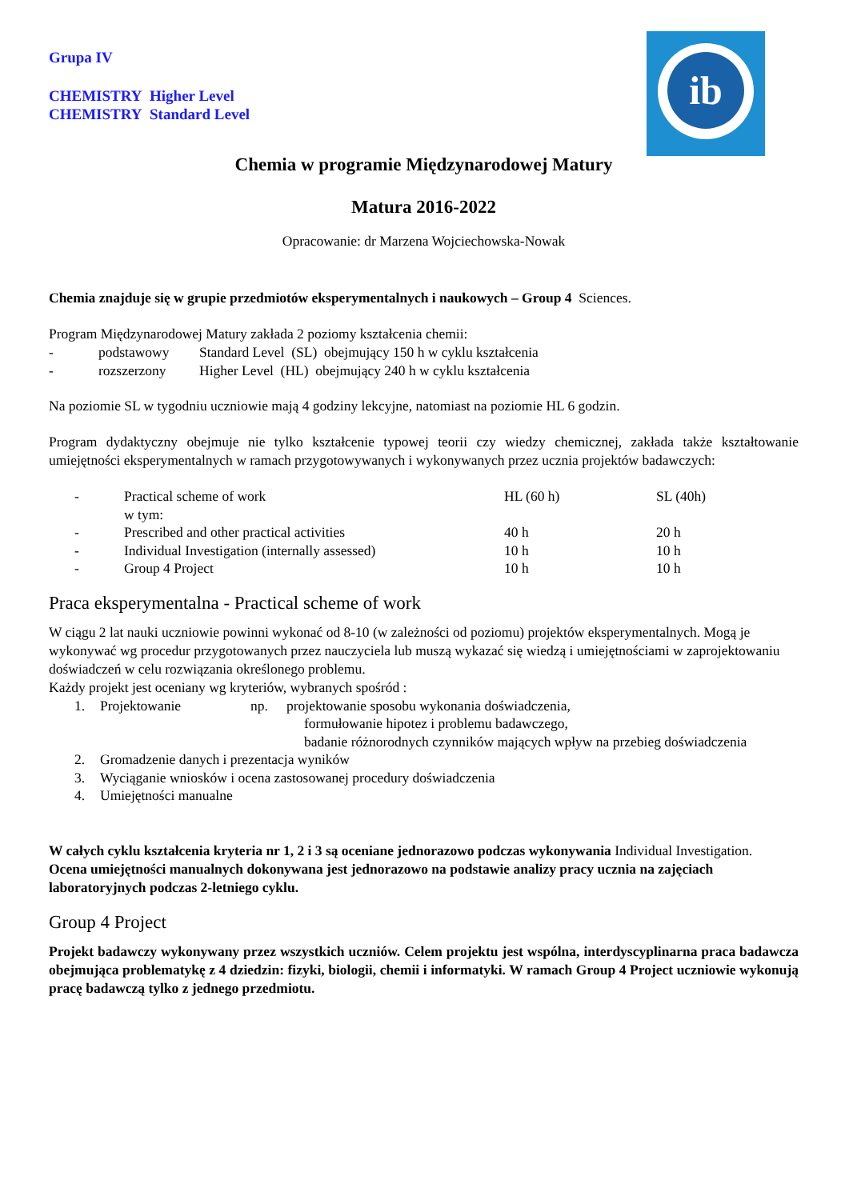ib
Grupa IV
CHEMISTRY Higher Level
CHEMISTRY Standard Level
Chemia w programie Międzynarodowej Matury
Matura 2016-2022
Opracowanie: dr Marzena Wojciechowska-Nowak
Chemia znajduje się w grupie przedmiotów eksperymentalnych i naukowych – Group 4 Sciences.
Program Międzynarodowej Matury zakłada 2 poziomy kształcenia chemii:
| - | podstawowy | Standard Level (SL) obejmujący 150 h w cyklu kształcenia |
| - | rozszerzony | Higher Level (HL) obejmujący 240 h w cyklu kształcenia |
Na poziomie SL w tygodniu uczniowie mają 4 godziny lekcyjne, natomiast na poziomie HL 6 godzin.
Program dydaktyczny obejmuje nie tylko kształcenie typowej teorii czy wiedzy chemicznej, zakłada także kształtowanie umiejętności eksperymentalnych w ramach przygotowywanych i wykonywanych przez ucznia projektów badawczych:
| - | Practical scheme of work w tym: | HL (60 h) | SL (40h) |
| - | Prescribed and other practical activities | 40 h | 20 h |
| - | Individual Investigation (internally assessed) | 10 h | 10 h |
| - | Group 4 Project | 10 h | 10 h |
Praca eksperymentalna - Practical scheme of work
W ciągu 2 lat nauki uczniowie powinni wykonać od 8-10 (w zależności od poziomu) projektów eksperymentalnych. Mogą je wykonywać wg procedur przygotowanych przez nauczyciela lub muszą wykazać się wiedzą i umiejętnościami w zaprojektowaniu doświadczeń w celu rozwiązania określonego problemu.
Każdy projekt jest oceniany wg kryteriów, wybranych spośród :
| 1. | Projektowanie | np. | projektowanie sposobu wykonania doświadczenia, formułowanie hipotez i problemu badawczego, badanie różnorodnych czynników mających wpływ na przebieg doświadczenia |
| 2. | Gromadzenie danych i prezentacja wyników | | |
| 3. | Wyciąganie wniosków i ocena zastosowanej procedury doświadczenia | | |
| 4. | Umiejętności manualne | | |
W całych cyklu kształcenia kryteria nr 1, 2 i 3 są oceniane jednorazowo podczas wykonywania Individual Investigation.
Ocena umiejętności manualnych dokonywana jest jednorazowo na podstawie analizy pracy ucznia na zajęciach laboratoryjnych podczas 2-letniego cyklu.
Group 4 Project
Projekt badawczy wykonywany przez wszystkich uczniów. Celem projektu jest wspólna, interdyscyplinarna praca badawcza obejmująca problematykę z 4 dziedzin: fizyki, biologii, chemii i informatyki. W ramach Group 4 Project uczniowie wykonują pracę badawczą tylko z jednego przedmiotu.